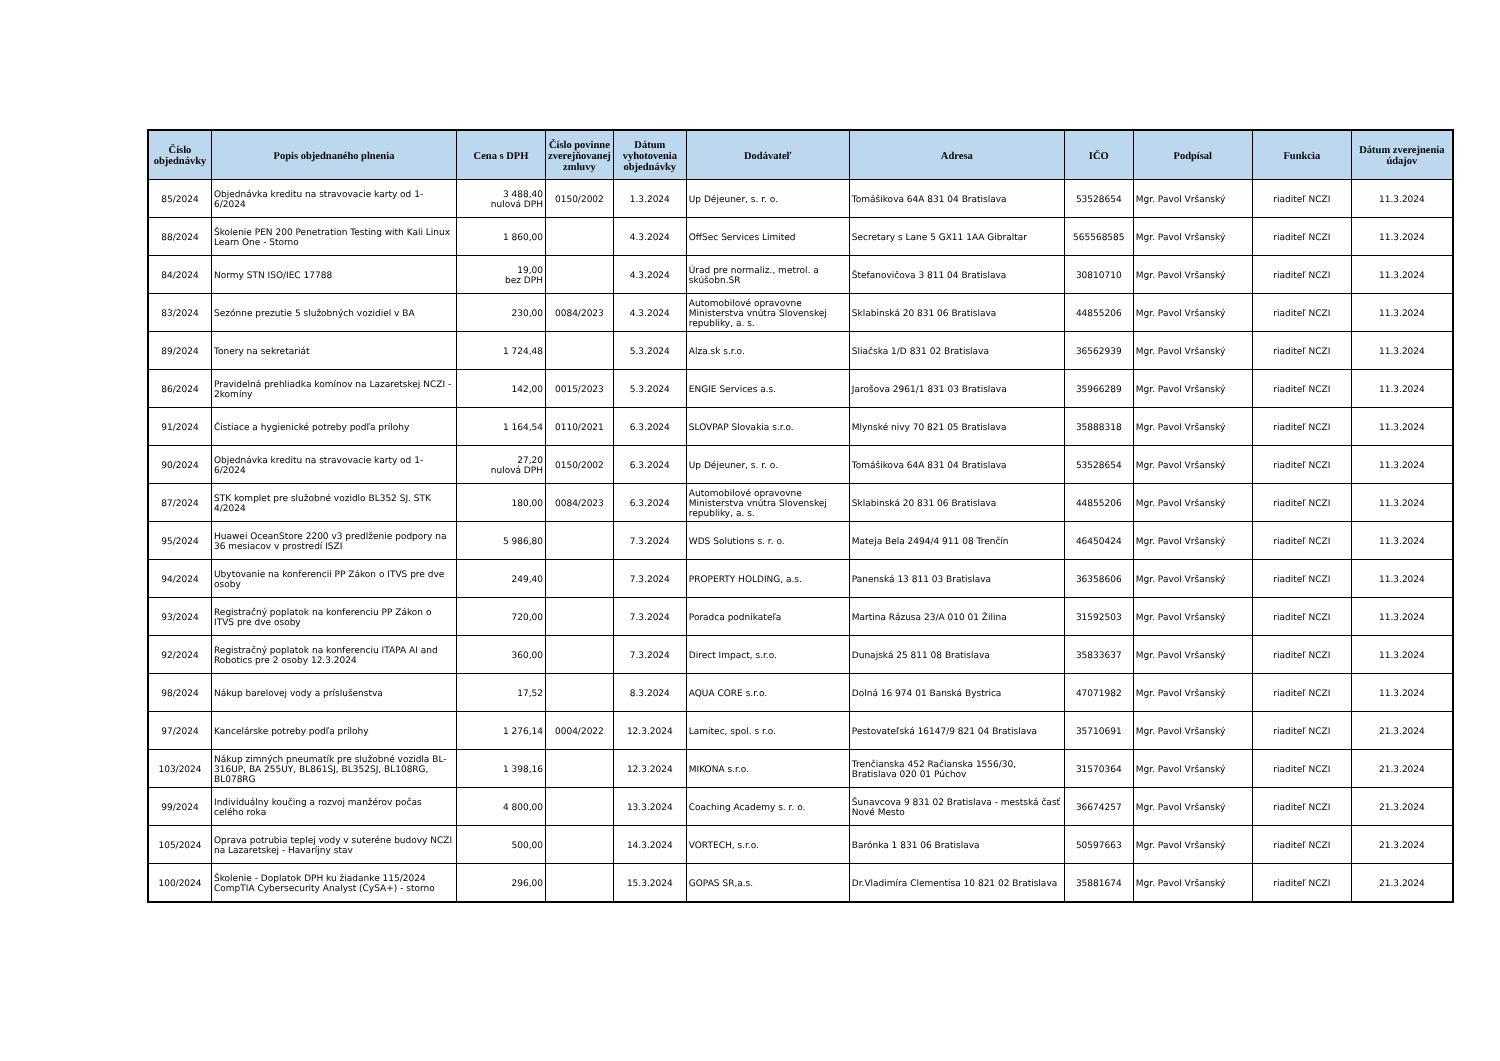| Číslo objednávky | Popis objednaného plnenia | Cena s DPH | Číslo povinne zverejňovanej zmluvy | Dátum vyhotovenia objednávky | Dodávateľ | Adresa | IČO | Podpísal | Funkcia | Dátum zverejnenia údajov |
| --- | --- | --- | --- | --- | --- | --- | --- | --- | --- | --- |
| 85/2024 | Objednávka kreditu na stravovacie karty od 1-6/2024 | 3 488,40 nulová DPH | 0150/2002 | 1.3.2024 | Up Déjeuner, s. r. o. | Tomášikova 64A 831 04 Bratislava | 53528654 | Mgr. Pavol Vršanský | riaditeľ NCZI | 11.3.2024 |
| 88/2024 | Školenie PEN 200 Penetration Testing with Kali Linux Learn One - Storno | 1 860,00 | | 4.3.2024 | OffSec Services Limited | Secretary s Lane 5 GX11 1AA Gibraltar | 565568585 | Mgr. Pavol Vršanský | riaditeľ NCZI | 11.3.2024 |
| 84/2024 | Normy STN ISO/IEC 17788 | 19,00 bez DPH | | 4.3.2024 | Úrad pre normaliz., metrol. a skúšobn.SR | Štefanovičova 3 811 04 Bratislava | 30810710 | Mgr. Pavol Vršanský | riaditeľ NCZI | 11.3.2024 |
| 83/2024 | Sezónne prezutie 5 služobných vozidiel v BA | 230,00 | 0084/2023 | 4.3.2024 | Automobilové opravovne Ministerstva vnútra Slovenskej republiky, a. s. | Sklabinská 20 831 06 Bratislava | 44855206 | Mgr. Pavol Vršanský | riaditeľ NCZI | 11.3.2024 |
| 89/2024 | Tonery na sekretariát | 1 724,48 | | 5.3.2024 | Alza.sk s.r.o. | Sliačska 1/D 831 02 Bratislava | 36562939 | Mgr. Pavol Vršanský | riaditeľ NCZI | 11.3.2024 |
| 86/2024 | Pravidelná prehliadka komínov na Lazaretskej NCZI - 2komíny | 142,00 | 0015/2023 | 5.3.2024 | ENGIE Services a.s. | Jarošova 2961/1 831 03 Bratislava | 35966289 | Mgr. Pavol Vršanský | riaditeľ NCZI | 11.3.2024 |
| 91/2024 | Čistiace a hygienické potreby podľa prílohy | 1 164,54 | 0110/2021 | 6.3.2024 | SLOVPAP Slovakia s.r.o. | Mlynské nivy 70 821 05 Bratislava | 35888318 | Mgr. Pavol Vršanský | riaditeľ NCZI | 11.3.2024 |
| 90/2024 | Objednávka kreditu na stravovacie karty od 1-6/2024 | 27,20 nulová DPH | 0150/2002 | 6.3.2024 | Up Déjeuner, s. r. o. | Tomášikova 64A 831 04 Bratislava | 53528654 | Mgr. Pavol Vršanský | riaditeľ NCZI | 11.3.2024 |
| 87/2024 | STK komplet pre služobné vozidlo BL352 SJ. STK 4/2024 | 180,00 | 0084/2023 | 6.3.2024 | Automobilové opravovne Ministerstva vnútra Slovenskej republiky, a. s. | Sklabinská 20 831 06 Bratislava | 44855206 | Mgr. Pavol Vršanský | riaditeľ NCZI | 11.3.2024 |
| 95/2024 | Huawei OceanStore 2200 v3 predlženie podpory na 36 mesiacov v prostredí ISZI | 5 986,80 | | 7.3.2024 | WDS Solutions s. r. o. | Mateja Bela 2494/4 911 08 Trenčín | 46450424 | Mgr. Pavol Vršanský | riaditeľ NCZI | 11.3.2024 |
| 94/2024 | Ubytovanie na konferencii PP Zákon o ITVS pre dve osoby | 249,40 | | 7.3.2024 | PROPERTY HOLDING, a.s. | Panenská 13 811 03 Bratislava | 36358606 | Mgr. Pavol Vršanský | riaditeľ NCZI | 11.3.2024 |
| 93/2024 | Registračný poplatok na konferenciu PP Zákon o ITVS pre dve osoby | 720,00 | | 7.3.2024 | Poradca podnikateľa | Martina Rázusa 23/A 010 01 Žilina | 31592503 | Mgr. Pavol Vršanský | riaditeľ NCZI | 11.3.2024 |
| 92/2024 | Registračný poplatok na konferenciu ITAPA AI and Robotics pre 2 osoby 12.3.2024 | 360,00 | | 7.3.2024 | Direct Impact, s.r.o. | Dunajská 25 811 08 Bratislava | 35833637 | Mgr. Pavol Vršanský | riaditeľ NCZI | 11.3.2024 |
| 98/2024 | Nákup barelovej vody a príslušenstva | 17,52 | | 8.3.2024 | AQUA CORE s.r.o. | Dolná 16 974 01 Banská Bystrica | 47071982 | Mgr. Pavol Vršanský | riaditeľ NCZI | 11.3.2024 |
| 97/2024 | Kancelárske potreby podľa prílohy | 1 276,14 | 0004/2022 | 12.3.2024 | Lamitec, spol. s r.o. | Pestovateľská 16147/9 821 04 Bratislava | 35710691 | Mgr. Pavol Vršanský | riaditeľ NCZI | 21.3.2024 |
| 103/2024 | Nákup zimných pneumatík pre služobné vozidla BL-316UP, BA 255UY, BL861SJ, BL352SJ, BL108RG, BL078RG | 1 398,16 | | 12.3.2024 | MIKONA s.r.o. | Trenčianska 452 Račianska 1556/30, Bratislava 020 01 Púchov | 31570364 | Mgr. Pavol Vršanský | riaditeľ NCZI | 21.3.2024 |
| 99/2024 | Individuálny koučing a rozvoj manžérov počas celého roka | 4 800,00 | | 13.3.2024 | Coaching Academy s. r. o. | Šunavcova 9 831 02 Bratislava - mestská časť Nové Mesto | 36674257 | Mgr. Pavol Vršanský | riaditeľ NCZI | 21.3.2024 |
| 105/2024 | Oprava potrubia teplej vody v suteréne budovy NCZI na Lazaretskej - Havaríjny stav | 500,00 | | 14.3.2024 | VORTECH, s.r.o. | Barónka 1 831 06 Bratislava | 50597663 | Mgr. Pavol Vršanský | riaditeľ NCZI | 21.3.2024 |
| 100/2024 | Školenie - Doplatok DPH ku žiadanke 115/2024 CompTIA Cybersecurity Analyst (CySA+) - storno | 296,00 | | 15.3.2024 | GOPAS SR,a.s. | Dr.Vladimíra Clementisa 10 821 02 Bratislava | 35881674 | Mgr. Pavol Vršanský | riaditeľ NCZI | 21.3.2024 |